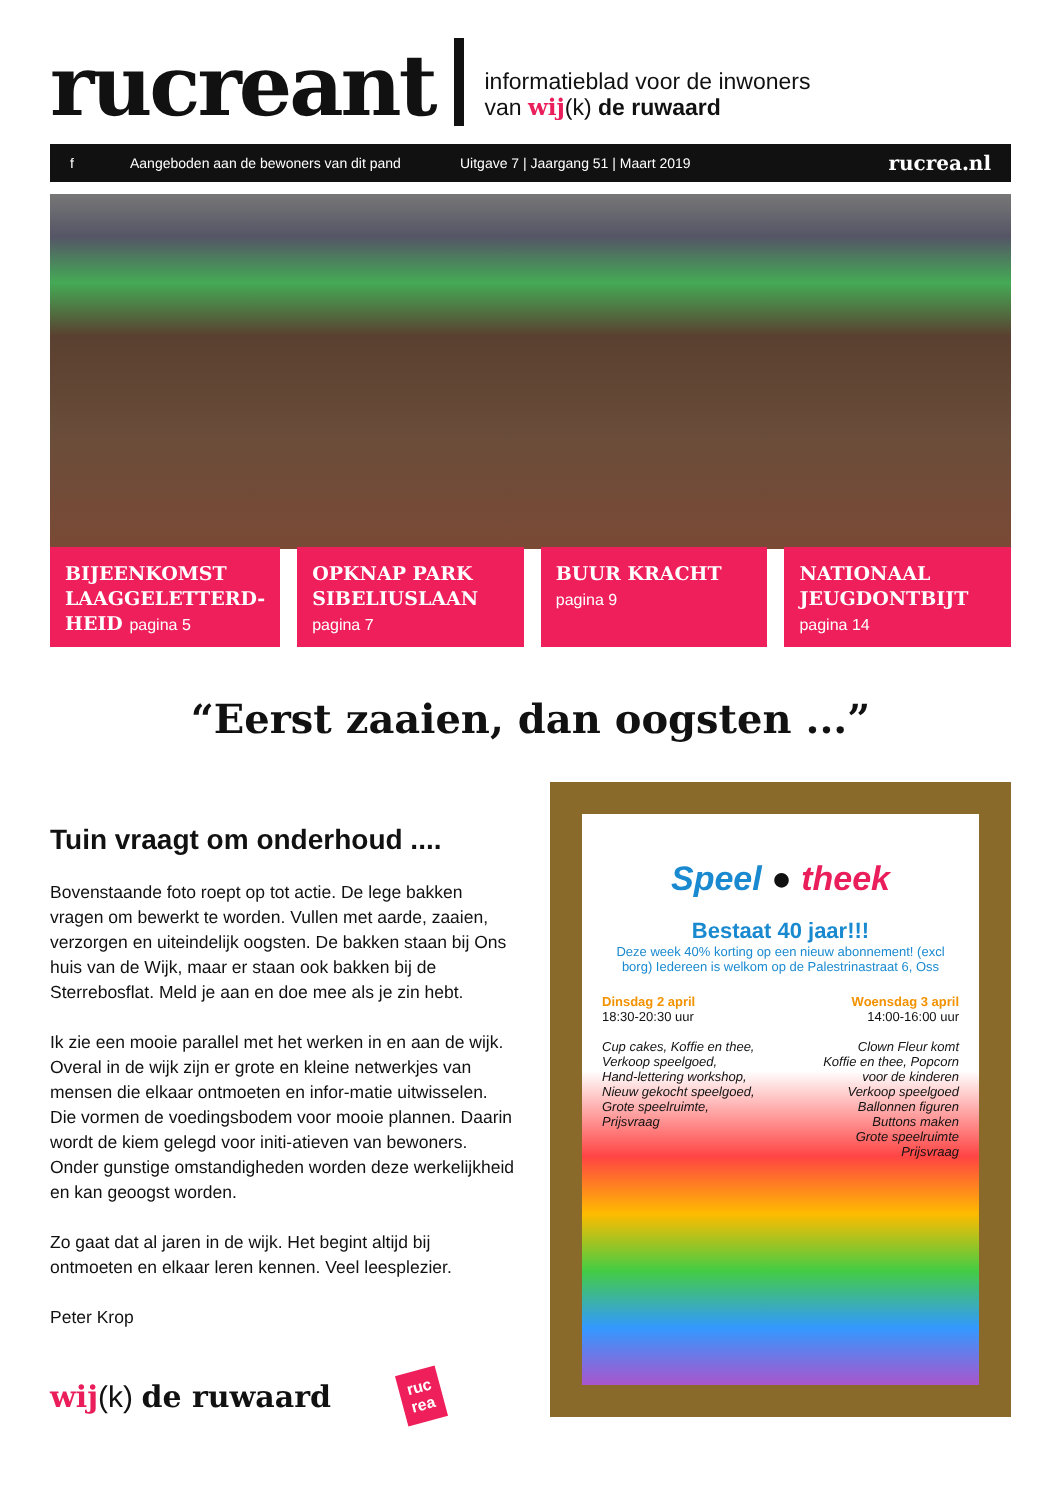rucreant
informatieblad voor de inwoners
van wij(k) de ruwaard
f Aangeboden aan de bewoners van dit pand Uitgave 7 | Jaargang 51 | Maart 2019 rucrea.nl
BIJEENKOMST LAAGGELETTERD-HEID pagina 5
OPKNAP PARK SIBELIUSLAAN
pagina 7
BUUR KRACHT
pagina 9
NATIONAAL JEUGDONTBIJT
pagina 14
“Eerst zaaien, dan oogsten ...”
Tuin vraagt om onderhoud ....
Bovenstaande foto roept op tot actie. De lege bakken vragen om bewerkt te worden. Vullen met aarde, zaaien, verzorgen en uiteindelijk oogsten. De bakken staan bij Ons huis van de Wijk, maar er staan ook bakken bij de Sterrebosflat. Meld je aan en doe mee als je zin hebt.
Ik zie een mooie parallel met het werken in en aan de wijk. Overal in de wijk zijn er grote en kleine netwerkjes van mensen die elkaar ontmoeten en infor-matie uitwisselen. Die vormen de voedingsbodem voor mooie plannen. Daarin wordt de kiem gelegd voor initi-atieven van bewoners. Onder gunstige omstandigheden worden deze werkelijkheid en kan geoogst worden.
Zo gaat dat al jaren in de wijk. Het begint altijd bij ontmoeten en elkaar leren kennen. Veel leesplezier.
Peter Krop
wij(k) de ruwaard
ruc
rea
Speel ● theek
Bestaat 40 jaar!!!
Deze week 40% korting op een nieuw abonnement! (excl borg) Iedereen is welkom op de Palestrinastraat 6, Oss
Dinsdag 2 april
18:30-20:30 uur
Cup cakes, Koffie en thee,
Verkoop speelgoed,
Hand-lettering workshop,
Nieuw gekocht speelgoed,
Grote speelruimte,
Prijsvraag
Woensdag 3 april
14:00-16:00 uur
Clown Fleur komt
Koffie en thee, Popcorn
voor de kinderen
Verkoop speelgoed
Ballonnen figuren
Buttons maken
Grote speelruimte
Prijsvraag